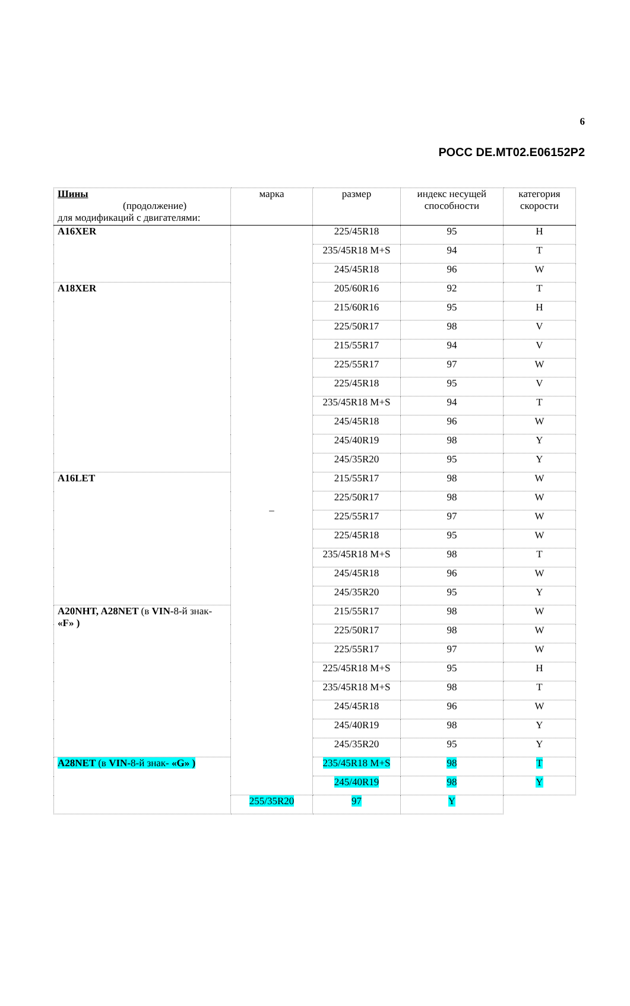6
РОСС DE.MT02.E06152P2
| Шины (продолжение) для модификаций с двигателями: | марка | размер | индекс несущей способности | категория скорости |
| --- | --- | --- | --- | --- |
| A16XER | – | 225/45R18 | 95 | H |
| | | 235/45R18 M+S | 94 | T |
| | | 245/45R18 | 96 | W |
| A18XER | | 205/60R16 | 92 | T |
| | | 215/60R16 | 95 | H |
| | | 225/50R17 | 98 | V |
| | | 215/55R17 | 94 | V |
| | | 225/55R17 | 97 | W |
| | | 225/45R18 | 95 | V |
| | | 235/45R18 M+S | 94 | T |
| | | 245/45R18 | 96 | W |
| | | 245/40R19 | 98 | Y |
| | | 245/35R20 | 95 | Y |
| A16LET | | 215/55R17 | 98 | W |
| | | 225/50R17 | 98 | W |
| | | 225/55R17 | 97 | W |
| | | 225/45R18 | 95 | W |
| | | 235/45R18 M+S | 98 | T |
| | | 245/45R18 | 96 | W |
| | | 245/35R20 | 95 | Y |
| A20NHT, A28NET (в VIN- 8-й знак- «F» ) | | 215/55R17 | 98 | W |
| | | 225/50R17 | 98 | W |
| | | 225/55R17 | 97 | W |
| | | 225/45R18 M+S | 95 | H |
| | | 235/45R18 M+S | 98 | T |
| | | 245/45R18 | 96 | W |
| | | 245/40R19 | 98 | Y |
| | | 245/35R20 | 95 | Y |
| A28NET (в VIN- 8-й знак- «G» ) | | 235/45R18 M+S | 98 | T |
| | | 245/40R19 | 98 | Y |
| | 255/35R20 | 97 | Y | |